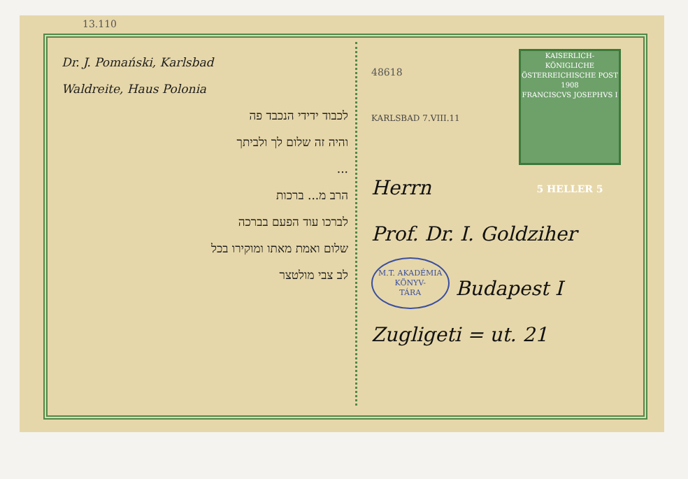13.110
Dr. J. Pomański, Karlsbad
Waldreite, Haus Polonia
לכבוד ידידי הנכבד פה
והיה זה שלום לך ולביתך
...
הרב מ... ברכות
לברכו עוד הפעם בברכה
שלום ואמת מאתו ומוקירו בכל
לב צבי מולטצר
KAISERLICH-KÖNIGLICHE ÖSTERREICHISCHE POST
1908
FRANCISCVS JOSEPHVS I
5 HELLER 5
48618
KARLSBAD 7.VIII.11
Herrn
Prof. Dr. I. Goldziher
M.T. AKADÉMIA
KÖNYV-
TÁRA Budapest I
Zugligeti = ut. 21